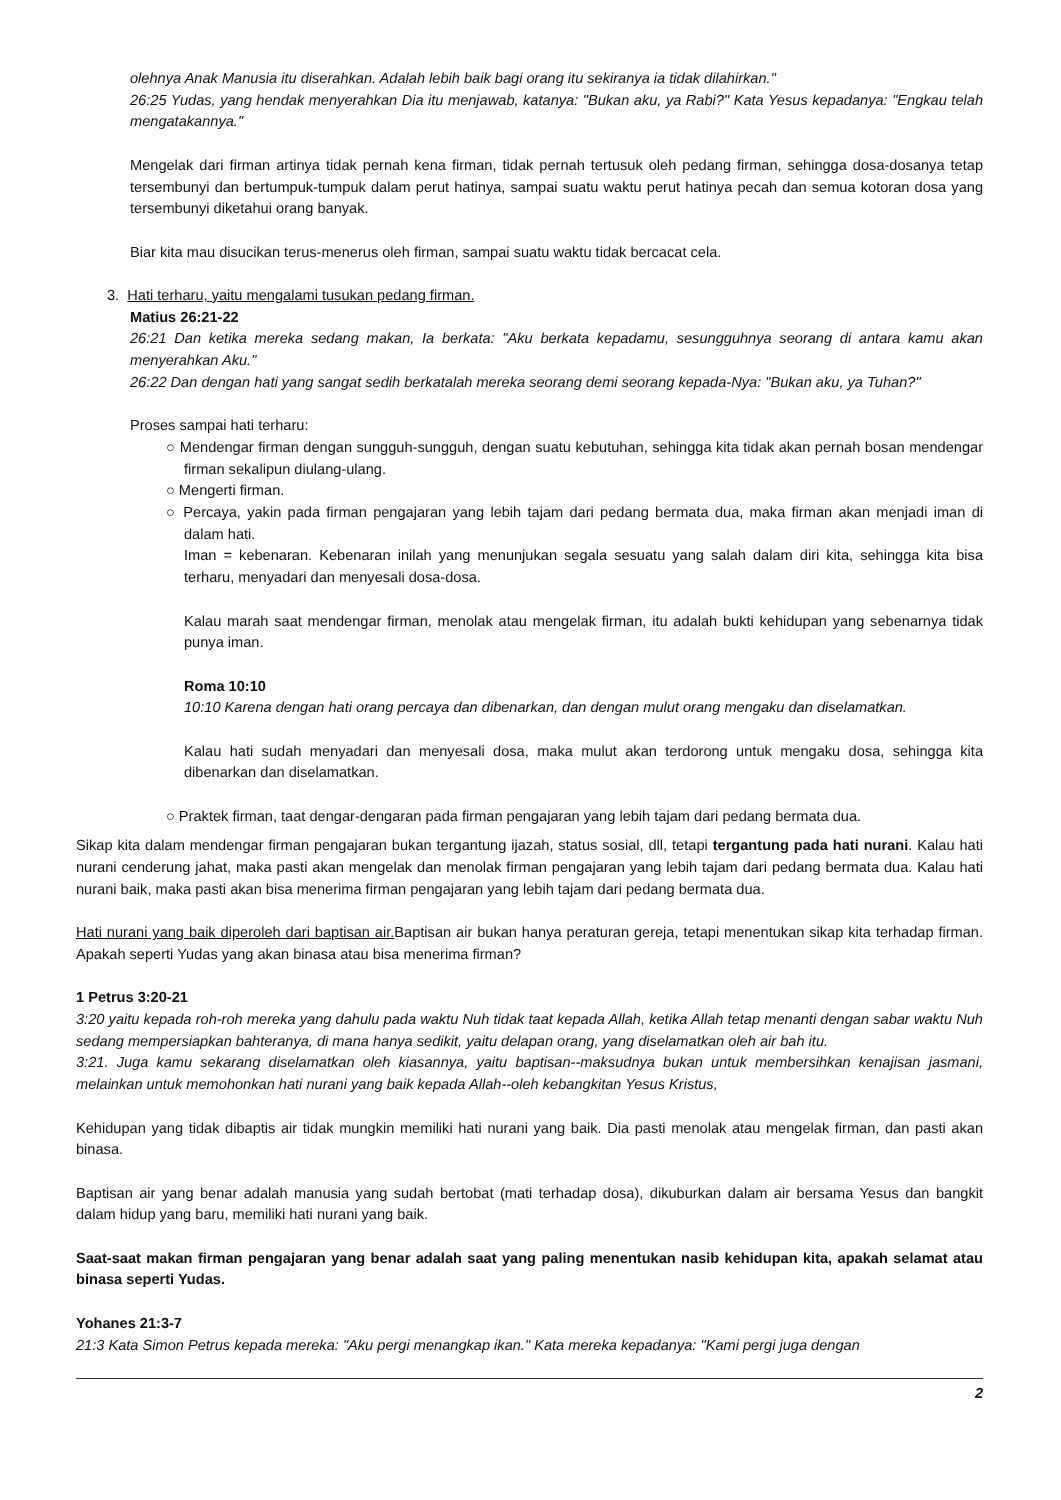olehnya Anak Manusia itu diserahkan. Adalah lebih baik bagi orang itu sekiranya ia tidak dilahirkan."
26:25 Yudas, yang hendak menyerahkan Dia itu menjawab, katanya: "Bukan aku, ya Rabi?" Kata Yesus kepadanya: "Engkau telah mengatakannya."
Mengelak dari firman artinya tidak pernah kena firman, tidak pernah tertusuk oleh pedang firman, sehingga dosa-dosanya tetap tersembunyi dan bertumpuk-tumpuk dalam perut hatinya, sampai suatu waktu perut hatinya pecah dan semua kotoran dosa yang tersembunyi diketahui orang banyak.
Biar kita mau disucikan terus-menerus oleh firman, sampai suatu waktu tidak bercacat cela.
3. Hati terharu, yaitu mengalami tusukan pedang firman.
Matius 26:21-22
26:21 Dan ketika mereka sedang makan, Ia berkata: "Aku berkata kepadamu, sesungguhnya seorang di antara kamu akan menyerahkan Aku."
26:22 Dan dengan hati yang sangat sedih berkatalah mereka seorang demi seorang kepada-Nya: "Bukan aku, ya Tuhan?"
Proses sampai hati terharu:
○ Mendengar firman dengan sungguh-sungguh, dengan suatu kebutuhan, sehingga kita tidak akan pernah bosan mendengar firman sekalipun diulang-ulang.
○ Mengerti firman.
○ Percaya, yakin pada firman pengajaran yang lebih tajam dari pedang bermata dua, maka firman akan menjadi iman di dalam hati.
Iman = kebenaran. Kebenaran inilah yang menunjukan segala sesuatu yang salah dalam diri kita, sehingga kita bisa terharu, menyadari dan menyesali dosa-dosa.
Kalau marah saat mendengar firman, menolak atau mengelak firman, itu adalah bukti kehidupan yang sebenarnya tidak punya iman.
Roma 10:10
10:10 Karena dengan hati orang percaya dan dibenarkan, dan dengan mulut orang mengaku dan diselamatkan.
Kalau hati sudah menyadari dan menyesali dosa, maka mulut akan terdorong untuk mengaku dosa, sehingga kita dibenarkan dan diselamatkan.
○ Praktek firman, taat dengar-dengaran pada firman pengajaran yang lebih tajam dari pedang bermata dua.
Sikap kita dalam mendengar firman pengajaran bukan tergantung ijazah, status sosial, dll, tetapi tergantung pada hati nurani. Kalau hati nurani cenderung jahat, maka pasti akan mengelak dan menolak firman pengajaran yang lebih tajam dari pedang bermata dua. Kalau hati nurani baik, maka pasti akan bisa menerima firman pengajaran yang lebih tajam dari pedang bermata dua.
Hati nurani yang baik diperoleh dari baptisan air. Baptisan air bukan hanya peraturan gereja, tetapi menentukan sikap kita terhadap firman. Apakah seperti Yudas yang akan binasa atau bisa menerima firman?
1 Petrus 3:20-21
3:20 yaitu kepada roh-roh mereka yang dahulu pada waktu Nuh tidak taat kepada Allah, ketika Allah tetap menanti dengan sabar waktu Nuh sedang mempersiapkan bahteranya, di mana hanya sedikit, yaitu delapan orang, yang diselamatkan oleh air bah itu.
3:21. Juga kamu sekarang diselamatkan oleh kiasannya, yaitu baptisan--maksudnya bukan untuk membersihkan kenajisan jasmani, melainkan untuk memohonkan hati nurani yang baik kepada Allah--oleh kebangkitan Yesus Kristus,
Kehidupan yang tidak dibaptis air tidak mungkin memiliki hati nurani yang baik. Dia pasti menolak atau mengelak firman, dan pasti akan binasa.
Baptisan air yang benar adalah manusia yang sudah bertobat (mati terhadap dosa), dikuburkan dalam air bersama Yesus dan bangkit dalam hidup yang baru, memiliki hati nurani yang baik.
Saat-saat makan firman pengajaran yang benar adalah saat yang paling menentukan nasib kehidupan kita, apakah selamat atau binasa seperti Yudas.
Yohanes 21:3-7
21:3 Kata Simon Petrus kepada mereka: "Aku pergi menangkap ikan." Kata mereka kepadanya: "Kami pergi juga dengan
2